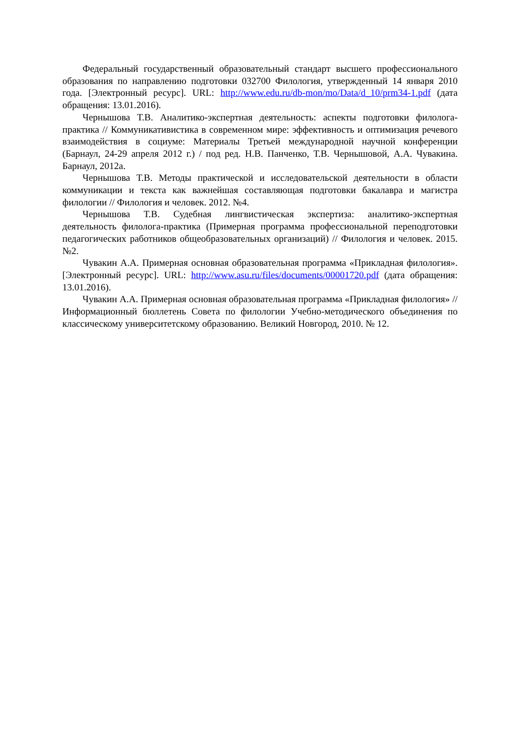Федеральный государственный образовательный стандарт высшего профессионального образования по направлению подготовки 032700 Филология, утвержденный 14 января 2010 года. [Электронный ресурс]. URL: http://www.edu.ru/db-mon/mo/Data/d_10/prm34-1.pdf (дата обращения: 13.01.2016).
Чернышова Т.В. Аналитико-экспертная деятельность: аспекты подготовки филолога-практика // Коммуникативистика в современном мире: эффективность и оптимизация речевого взаимодействия в социуме: Материалы Третьей международной научной конференции (Барнаул, 24-29 апреля 2012 г.) / под ред. Н.В. Панченко, Т.В. Чернышовой, А.А. Чувакина. Барнаул, 2012а.
Чернышова Т.В. Методы практической и исследовательской деятельности в области коммуникации и текста как важнейшая составляющая подготовки бакалавра и магистра филологии // Филология и человек. 2012. №4.
Чернышова Т.В. Судебная лингвистическая экспертиза: аналитико-экспертная деятельность филолога-практика (Примерная программа профессиональной переподготовки педагогических работников общеобразовательных организаций) // Филология и человек. 2015. №2.
Чувакин А.А. Примерная основная образовательная программа «Прикладная филология». [Электронный ресурс]. URL: http://www.asu.ru/files/documents/00001720.pdf (дата обращения: 13.01.2016).
Чувакин А.А. Примерная основная образовательная программа «Прикладная филология» // Информационный бюллетень Совета по филологии Учебно-методического объединения по классическому университетскому образованию. Великий Новгород, 2010. № 12.